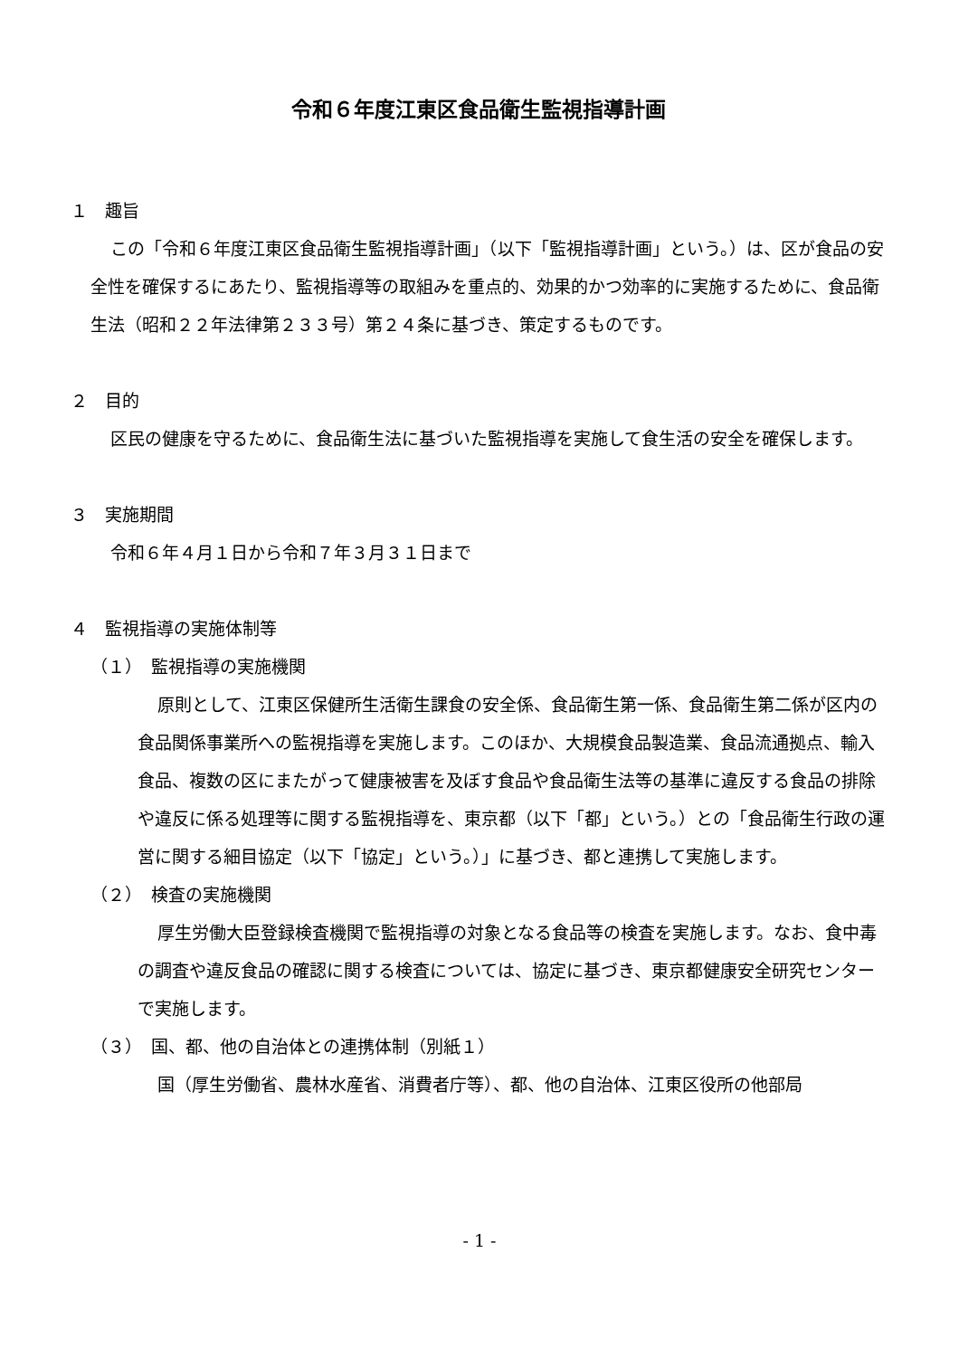令和６年度江東区食品衛生監視指導計画
１　趣旨
この「令和６年度江東区食品衛生監視指導計画」（以下「監視指導計画」という。）は、区が食品の安全性を確保するにあたり、監視指導等の取組みを重点的、効果的かつ効率的に実施するために、食品衛生法（昭和２２年法律第２３３号）第２４条に基づき、策定するものです。
２　目的
区民の健康を守るために、食品衛生法に基づいた監視指導を実施して食生活の安全を確保します。
３　実施期間
令和６年４月１日から令和７年３月３１日まで
４　監視指導の実施体制等
（１）　監視指導の実施機関
原則として、江東区保健所生活衛生課食の安全係、食品衛生第一係、食品衛生第二係が区内の食品関係事業所への監視指導を実施します。このほか、大規模食品製造業、食品流通拠点、輸入食品、複数の区にまたがって健康被害を及ぼす食品や食品衛生法等の基準に違反する食品の排除や違反に係る処理等に関する監視指導を、東京都（以下「都」という。）との「食品衛生行政の運営に関する細目協定（以下「協定」という。）」に基づき、都と連携して実施します。
（２）　検査の実施機関
厚生労働大臣登録検査機関で監視指導の対象となる食品等の検査を実施します。なお、食中毒の調査や違反食品の確認に関する検査については、協定に基づき、東京都健康安全研究センターで実施します。
（３）　国、都、他の自治体との連携体制（別紙１）
国（厚生労働省、農林水産省、消費者庁等）、都、他の自治体、江東区役所の他部局
- 1 -